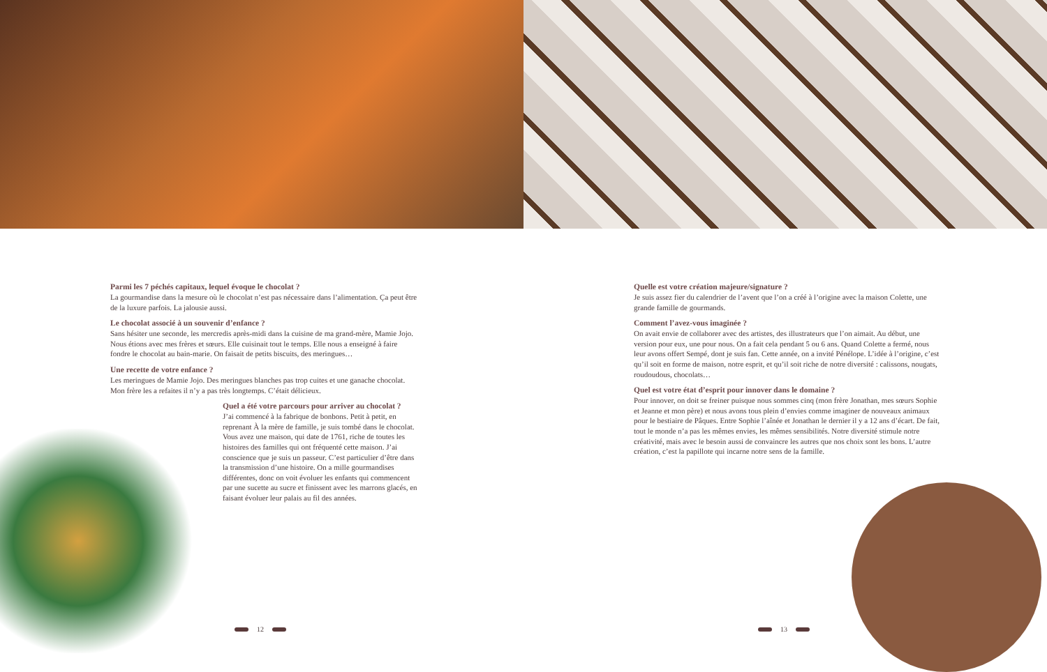Parmi les 7 péchés capitaux, lequel évoque le chocolat ?
La gourmandise dans la mesure où le chocolat n’est pas nécessaire dans l’alimentation. Ça peut être de la luxure parfois. La jalousie aussi.
Le chocolat associé à un souvenir d’enfance ?
Sans hésiter une seconde, les mercredis après-midi dans la cuisine de ma grand-mère, Mamie Jojo. Nous étions avec mes frères et sœurs. Elle cuisinait tout le temps. Elle nous a enseigné à faire fondre le chocolat au bain-marie. On faisait de petits biscuits, des meringues…
Une recette de votre enfance ?
Les meringues de Mamie Jojo. Des meringues blanches pas trop cuites et une ganache chocolat. Mon frère les a refaites il n’y a pas très longtemps. C’était délicieux.
Quel a été votre parcours pour arriver au chocolat ?
J’ai commencé à la fabrique de bonbons. Petit à petit, en reprenant À la mère de famille, je suis tombé dans le chocolat. Vous avez une maison, qui date de 1761, riche de toutes les histoires des familles qui ont fréquenté cette maison. J’ai conscience que je suis un passeur. C’est particulier d’être dans la transmission d’une histoire. On a mille gourmandises différentes, donc on voit évoluer les enfants qui commencent par une sucette au sucre et finissent avec les marrons glacés, en faisant évoluer leur palais au fil des années.
Quelle est votre création majeure/signature ?
Je suis assez fier du calendrier de l’avent que l’on a créé à l’origine avec la maison Colette, une grande famille de gourmands.
Comment l’avez-vous imaginée ?
On avait envie de collaborer avec des artistes, des illustrateurs que l’on aimait. Au début, une version pour eux, une pour nous. On a fait cela pendant 5 ou 6 ans. Quand Colette a fermé, nous leur avons offert Sempé, dont je suis fan. Cette année, on a invité Pénélope. L’idée à l’origine, c’est qu’il soit en forme de maison, notre esprit, et qu’il soit riche de notre diversité : calissons, nougats, roudoudous, chocolats…
Quel est votre état d’esprit pour innover dans le domaine ?
Pour innover, on doit se freiner puisque nous sommes cinq (mon frère Jonathan, mes sœurs Sophie et Jeanne et mon père) et nous avons tous plein d’envies comme imaginer de nouveaux animaux pour le bestiaire de Pâques. Entre Sophie l’aînée et Jonathan le dernier il y a 12 ans d’écart. De fait, tout le monde n’a pas les mêmes envies, les mêmes sensibilités. Notre diversité stimule notre créativité, mais avec le besoin aussi de convaincre les autres que nos choix sont les bons. L’autre création, c’est la papillote qui incarne notre sens de la famille.
12 13